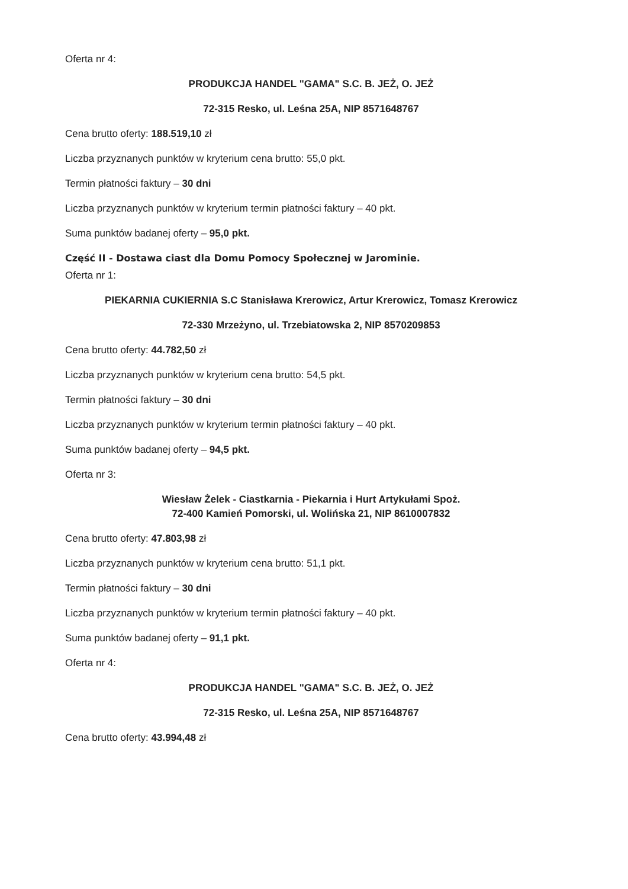Oferta nr 4:
PRODUKCJA HANDEL "GAMA" S.C. B. JEŻ, O. JEŻ
72-315 Resko, ul. Leśna 25A, NIP 8571648767
Cena brutto oferty: 188.519,10 zł
Liczba przyznanych punktów w kryterium cena brutto: 55,0 pkt.
Termin płatności faktury – 30 dni
Liczba przyznanych punktów w kryterium termin płatności faktury – 40 pkt.
Suma punktów badanej oferty – 95,0 pkt.
Część II - Dostawa ciast dla Domu Pomocy Społecznej w Jarominie.
Oferta nr 1:
PIEKARNIA CUKIERNIA S.C Stanisława Krerowicz, Artur Krerowicz, Tomasz Krerowicz
72-330 Mrzeżyno, ul. Trzebiatowska 2, NIP 8570209853
Cena brutto oferty: 44.782,50 zł
Liczba przyznanych punktów w kryterium cena brutto: 54,5 pkt.
Termin płatności faktury – 30 dni
Liczba przyznanych punktów w kryterium termin płatności faktury – 40 pkt.
Suma punktów badanej oferty – 94,5 pkt.
Oferta nr 3:
Wiesław Żelek - Ciastkarnia - Piekarnia i Hurt Artykułami Spoż.
72-400 Kamień Pomorski, ul. Wolińska 21, NIP 8610007832
Cena brutto oferty: 47.803,98 zł
Liczba przyznanych punktów w kryterium cena brutto: 51,1 pkt.
Termin płatności faktury – 30 dni
Liczba przyznanych punktów w kryterium termin płatności faktury – 40 pkt.
Suma punktów badanej oferty – 91,1 pkt.
Oferta nr 4:
PRODUKCJA HANDEL "GAMA" S.C. B. JEŻ, O. JEŻ
72-315 Resko, ul. Leśna 25A, NIP 8571648767
Cena brutto oferty: 43.994,48 zł